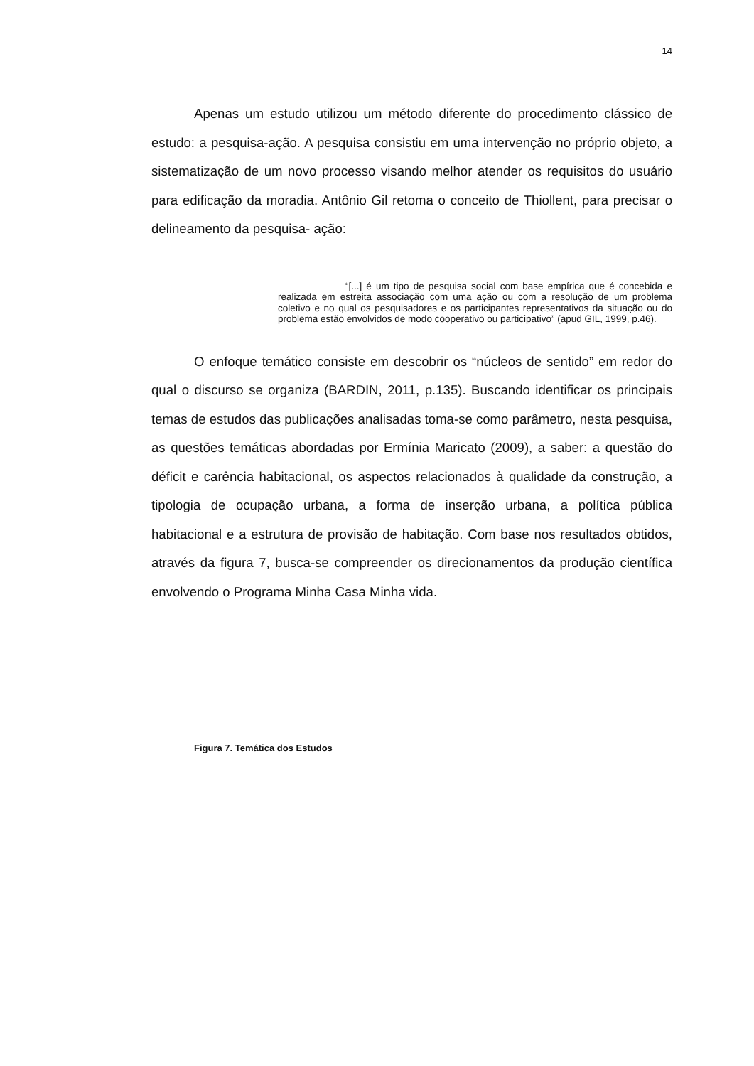14
Apenas um estudo utilizou um método diferente do procedimento clássico de estudo: a pesquisa-ação. A pesquisa consistiu em uma intervenção no próprio objeto, a sistematização de um novo processo visando melhor atender os requisitos do usuário para edificação da moradia. Antônio Gil retoma o conceito de Thiollent, para precisar o delineamento da pesquisa- ação:
“[...] é um tipo de pesquisa social com base empírica que é concebida e realizada em estreita associação com uma ação ou com a resolução de um problema coletivo e no qual os pesquisadores e os participantes representativos da situação ou do problema estão envolvidos de modo cooperativo ou participativo” (apud GIL, 1999, p.46).
O enfoque temático consiste em descobrir os “núcleos de sentido” em redor do qual o discurso se organiza (BARDIN, 2011, p.135). Buscando identificar os principais temas de estudos das publicações analisadas toma-se como parâmetro, nesta pesquisa, as questões temáticas abordadas por Ermínia Maricato (2009), a saber: a questão do déficit e carência habitacional, os aspectos relacionados à qualidade da construção, a tipologia de ocupação urbana, a forma de inserção urbana, a política pública habitacional e a estrutura de provisão de habitação. Com base nos resultados obtidos, através da figura 7, busca-se compreender os direcionamentos da produção científica envolvendo o Programa Minha Casa Minha vida.
Figura 7. Temática dos Estudos